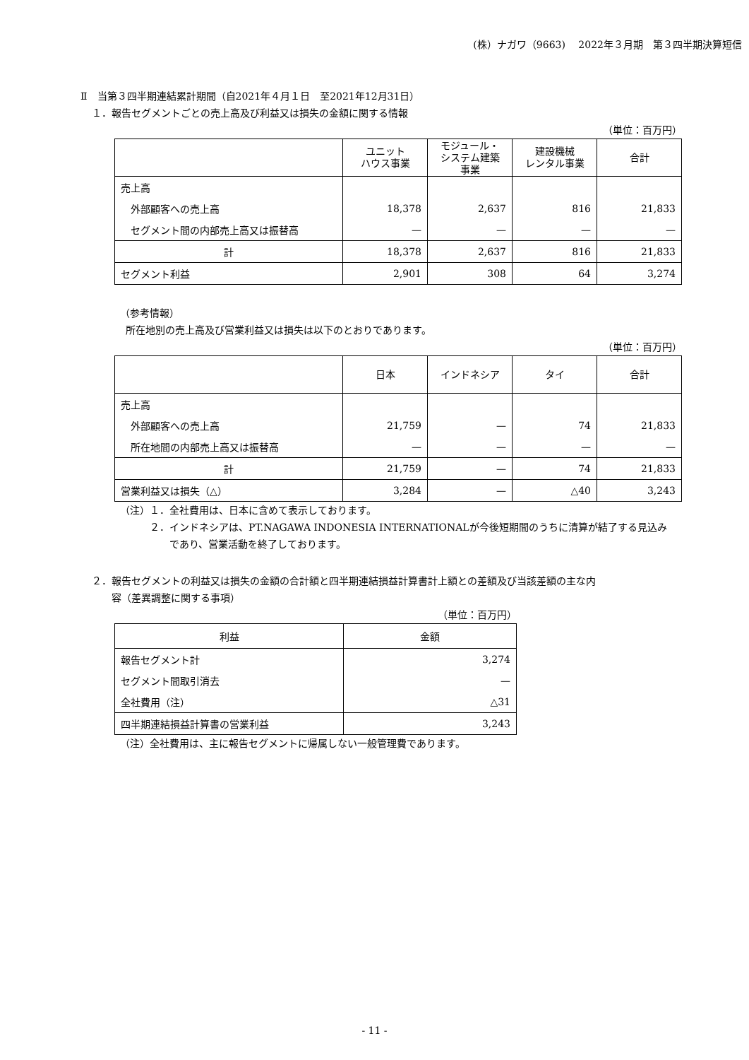(株）ナガワ（9663)　 2022年３月期　第３四半期決算短信
Ⅱ　当第３四半期連結累計期間（自2021年４月１日　至2021年12月31日）
１．報告セグメントごとの売上高及び利益又は損失の金額に関する情報
（単位：百万円）
| | ユニット ハウス事業 | モジュール・ システム建築 事業 | 建設機械 レンタル事業 | 合計 |
| --- | --- | --- | --- | --- |
| 売上高 | | | | |
| 外部顧客への売上高 | 18,378 | 2,637 | 816 | 21,833 |
| セグメント間の内部売上高又は振替高 | — | — | — | — |
| 計 | 18,378 | 2,637 | 816 | 21,833 |
| セグメント利益 | 2,901 | 308 | 64 | 3,274 |
（参考情報）
所在地別の売上高及び営業利益又は損失は以下のとおりであります。
（単位：百万円）
| | 日本 | インドネシア | タイ | 合計 |
| --- | --- | --- | --- | --- |
| 売上高 | | | | |
| 外部顧客への売上高 | 21,759 | — | 74 | 21,833 |
| 所在地間の内部売上高又は振替高 | — | — | — | — |
| 計 | 21,759 | — | 74 | 21,833 |
| 営業利益又は損失（△） | 3,284 | — | △40 | 3,243 |
（注）１．全社費用は、日本に含めて表示しております。
２．インドネシアは、PT.NAGAWA INDONESIA INTERNATIONALが今後短期間のうちに清算が結了する見込み
　　であり、営業活動を終了しております。
２．報告セグメントの利益又は損失の金額の合計額と四半期連結損益計算書計上額との差額及び当該差額の主な内
　　容（差異調整に関する事項）
（単位：百万円）
| 利益 | 金額 |
| --- | --- |
| 報告セグメント計 | 3,274 |
| セグメント間取引消去 | — |
| 全社費用（注） | △31 |
| 四半期連結損益計算書の営業利益 | 3,243 |
（注）全社費用は、主に報告セグメントに帰属しない一般管理費であります。
- 11 -